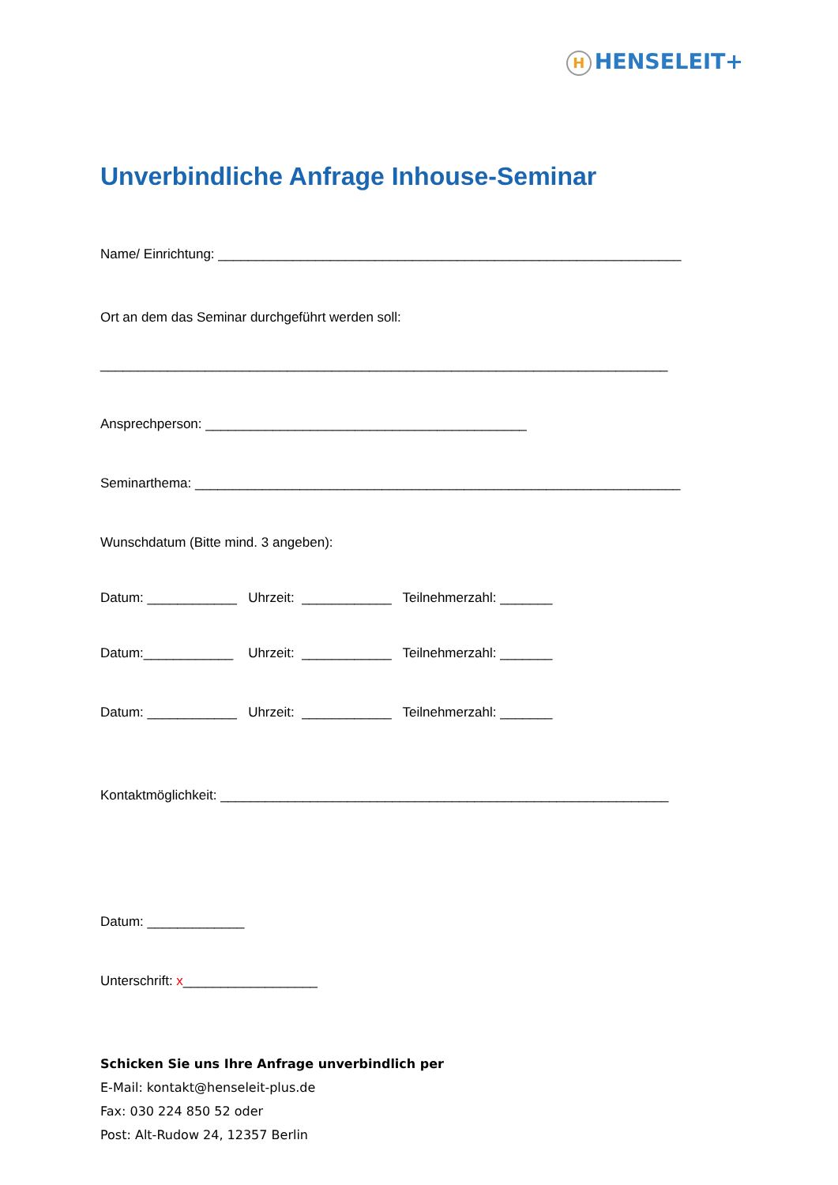H HENSELEIT+
Unverbindliche Anfrage Inhouse-Seminar
Name/ Einrichtung: ______________________________________________________________
Ort an dem das Seminar durchgeführt werden soll:
____________________________________________________________________________
Ansprechperson: ___________________________________________
Seminarthema: _________________________________________________________________
Wunschdatum (Bitte mind. 3 angeben):
Datum: ____________ Uhrzeit: ____________ Teilnehmerzahl: _______
Datum:____________ Uhrzeit: ____________ Teilnehmerzahl: _______
Datum: ____________ Uhrzeit: ____________ Teilnehmerzahl: _______
Kontaktmöglichkeit: ____________________________________________________________
Datum: _____________
Unterschrift: x__________________
Schicken Sie uns Ihre Anfrage unverbindlich per
E-Mail: kontakt@henseleit-plus.de
Fax: 030 224 850 52 oder
Post: Alt-Rudow 24, 12357 Berlin